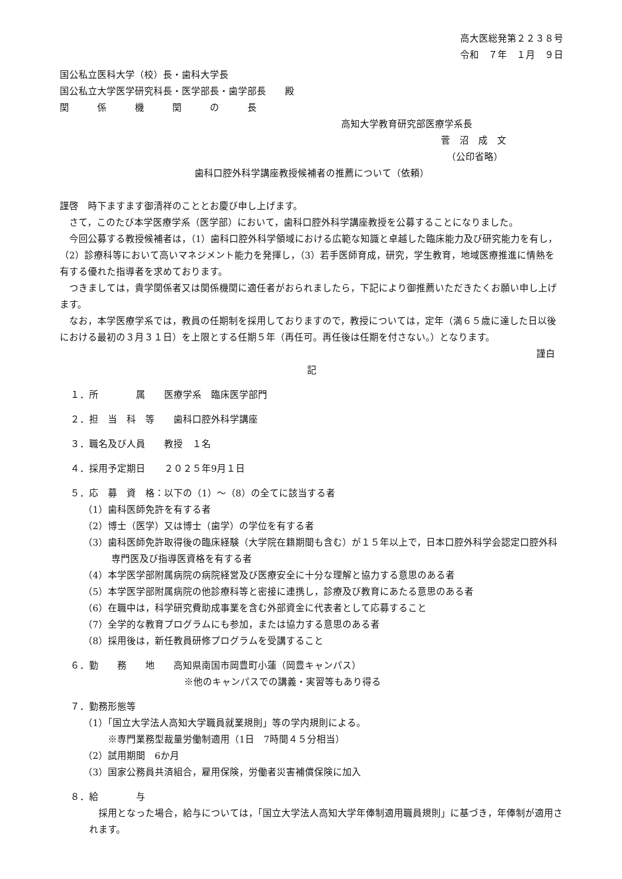高大医総発第２２３８号
令和　７年　１月　９日
国公私立医科大学（校）長・歯科大学長
国公私立大学医学研究科長・医学部長・歯学部長　　殿
関　　　係　　　機　　　関　　　の　　　長
高知大学教育研究部医療学系長
菅　沼　成　文
（公印省略）
歯科口腔外科学講座教授候補者の推薦について（依頼）
謹啓　時下ますます御清祥のこととお慶び申し上げます。
さて，このたび本学医療学系（医学部）において，歯科口腔外科学講座教授を公募することになりました。
今回公募する教授候補者は，（1）歯科口腔外科学領域における広範な知識と卓越した臨床能力及び研究能力を有し，（2）診療科等において高いマネジメント能力を発揮し，（3）若手医師育成，研究，学生教育，地域医療推進に情熱を有する優れた指導者を求めております。
つきましては，貴学関係者又は関係機関に適任者がおられましたら，下記により御推薦いただきたくお願い申し上げます。
なお，本学医療学系では，教員の任期制を採用しておりますので，教授については，定年（満６５歳に達した日以後における最初の３月３１日）を上限とする任期５年（再任可。再任後は任期を付さない。）となります。
謹白
記
１．所　　　　属　　医療学系　臨床医学部門
２．担　当　科　等　　歯科口腔外科学講座
３．職名及び人員　　教授　１名
４．採用予定期日　　２０２５年9月１日
５．応　募　資　格：以下の（1）～（8）の全てに該当する者
（1）歯科医師免許を有する者
（2）博士（医学）又は博士（歯学）の学位を有する者
（3）歯科医師免許取得後の臨床経験（大学院在籍期間も含む）が１５年以上で，日本口腔外科学会認定口腔外科
　　　専門医及び指導医資格を有する者
（4）本学医学部附属病院の病院経営及び医療安全に十分な理解と協力する意思のある者
（5）本学医学部附属病院の他診療科等と密接に連携し，診療及び教育にあたる意思のある者
（6）在職中は，科学研究費助成事業を含む外部資金に代表者として応募すること
（7）全学的な教育プログラムにも参加，または協力する意思のある者
（8）採用後は，新任教員研修プログラムを受講すること
６．勤　　務　　地　　高知県南国市岡豊町小蓮（岡豊キャンパス）
※他のキャンパスでの講義・実習等もあり得る
７．勤務形態等
（1）「国立大学法人高知大学職員就業規則」等の学内規則による。
※専門業務型裁量労働制適用（1日　7時間４５分相当）
（2）試用期間　6か月
（3）国家公務員共済組合，雇用保険，労働者災害補償保険に加入
８．給　　　　与
採用となった場合，給与については，「国立大学法人高知大学年俸制適用職員規則」に基づき，年俸制が適用されます。